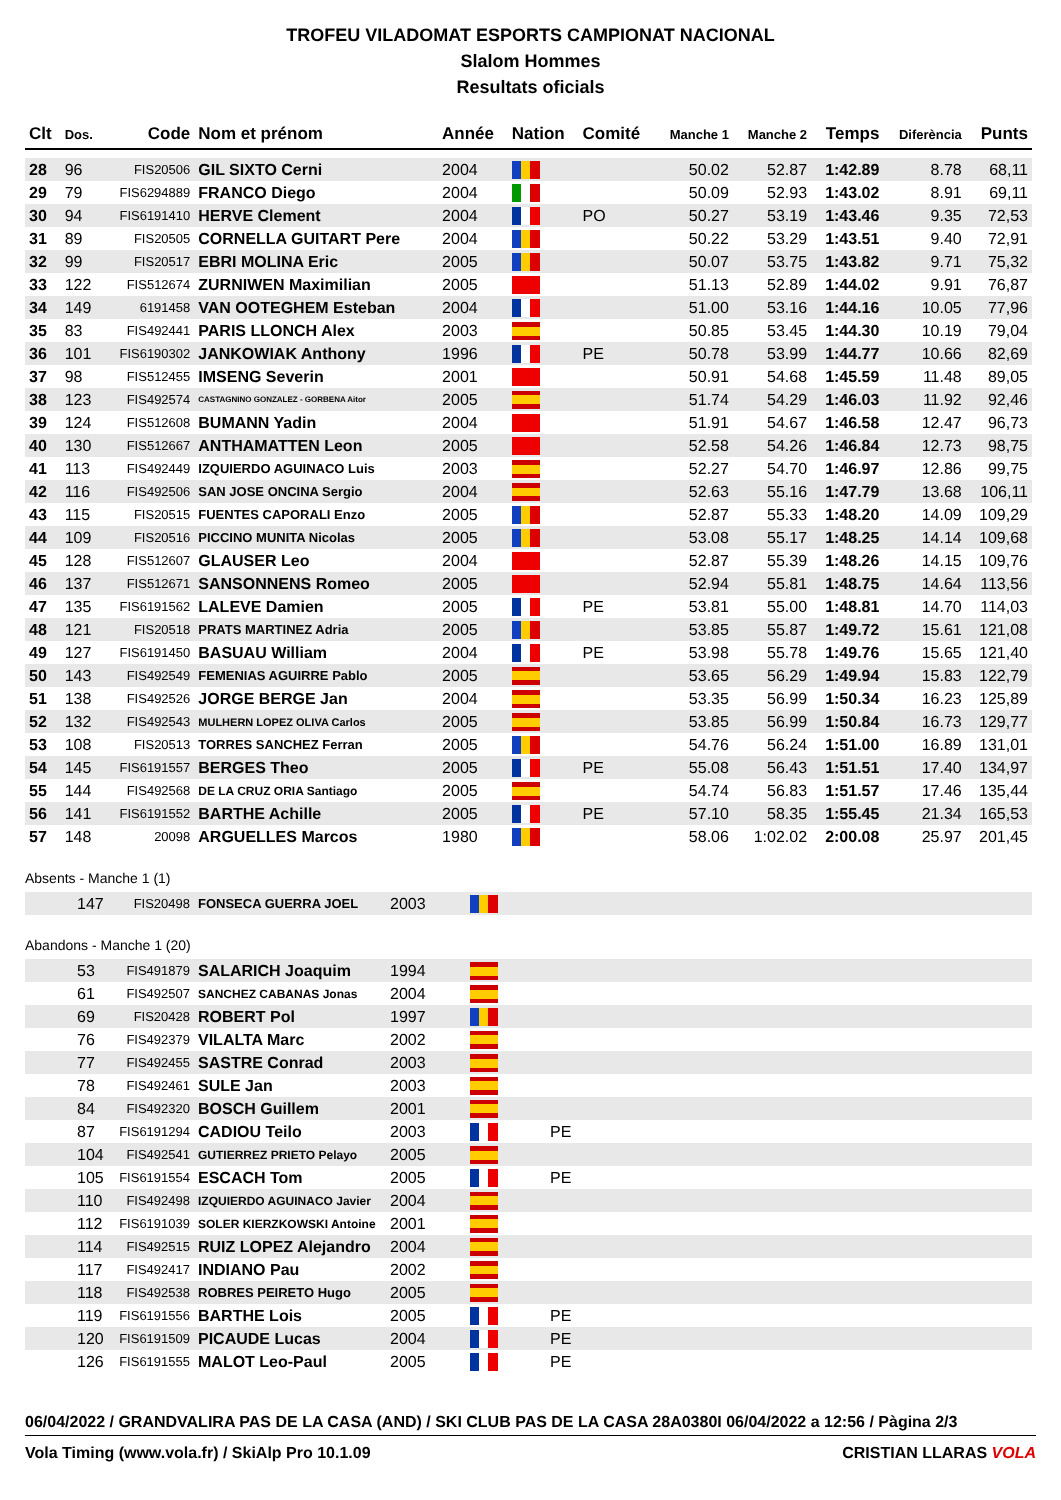TROFEU VILADOMAT ESPORTS CAMPIONAT NACIONAL
Slalom Hommes
Resultats oficials
| Clt | Dos. | Code | Nom et prénom | Année | Nation | Comité | Manche 1 | Manche 2 | Temps | Diferència | Punts |
| --- | --- | --- | --- | --- | --- | --- | --- | --- | --- | --- | --- |
| 28 | 96 | FIS20506 | GIL SIXTO Cerni | 2004 | | | 50.02 | 52.87 | 1:42.89 | 8.78 | 68,11 |
| 29 | 79 | FIS6294889 | FRANCO Diego | 2004 | | | 50.09 | 52.93 | 1:43.02 | 8.91 | 69,11 |
| 30 | 94 | FIS6191410 | HERVE Clement | 2004 | | PO | 50.27 | 53.19 | 1:43.46 | 9.35 | 72,53 |
| 31 | 89 | FIS20505 | CORNELLA GUITART Pere | 2004 | | | 50.22 | 53.29 | 1:43.51 | 9.40 | 72,91 |
| 32 | 99 | FIS20517 | EBRI MOLINA Eric | 2005 | | | 50.07 | 53.75 | 1:43.82 | 9.71 | 75,32 |
| 33 | 122 | FIS512674 | ZURNIWEN Maximilian | 2005 | | | 51.13 | 52.89 | 1:44.02 | 9.91 | 76,87 |
| 34 | 149 | 6191458 | VAN OOTEGHEM Esteban | 2004 | | | 51.00 | 53.16 | 1:44.16 | 10.05 | 77,96 |
| 35 | 83 | FIS492441 | PARIS LLONCH Alex | 2003 | | | 50.85 | 53.45 | 1:44.30 | 10.19 | 79,04 |
| 36 | 101 | FIS6190302 | JANKOWIAK Anthony | 1996 | | PE | 50.78 | 53.99 | 1:44.77 | 10.66 | 82,69 |
| 37 | 98 | FIS512455 | IMSENG Severin | 2001 | | | 50.91 | 54.68 | 1:45.59 | 11.48 | 89,05 |
| 38 | 123 | FIS492574 | CASTAGNINO GONZALEZ - GORBENA Aitor | 2005 | | | 51.74 | 54.29 | 1:46.03 | 11.92 | 92,46 |
| 39 | 124 | FIS512608 | BUMANN Yadin | 2004 | | | 51.91 | 54.67 | 1:46.58 | 12.47 | 96,73 |
| 40 | 130 | FIS512667 | ANTHAMATTEN Leon | 2005 | | | 52.58 | 54.26 | 1:46.84 | 12.73 | 98,75 |
| 41 | 113 | FIS492449 | IZQUIERDO AGUINACO Luis | 2003 | | | 52.27 | 54.70 | 1:46.97 | 12.86 | 99,75 |
| 42 | 116 | FIS492506 | SAN JOSE ONCINA Sergio | 2004 | | | 52.63 | 55.16 | 1:47.79 | 13.68 | 106,11 |
| 43 | 115 | FIS20515 | FUENTES CAPORALI Enzo | 2005 | | | 52.87 | 55.33 | 1:48.20 | 14.09 | 109,29 |
| 44 | 109 | FIS20516 | PICCINO MUNITA Nicolas | 2005 | | | 53.08 | 55.17 | 1:48.25 | 14.14 | 109,68 |
| 45 | 128 | FIS512607 | GLAUSER Leo | 2004 | | | 52.87 | 55.39 | 1:48.26 | 14.15 | 109,76 |
| 46 | 137 | FIS512671 | SANSONNENS Romeo | 2005 | | | 52.94 | 55.81 | 1:48.75 | 14.64 | 113,56 |
| 47 | 135 | FIS6191562 | LALEVE Damien | 2005 | | PE | 53.81 | 55.00 | 1:48.81 | 14.70 | 114,03 |
| 48 | 121 | FIS20518 | PRATS MARTINEZ Adria | 2005 | | | 53.85 | 55.87 | 1:49.72 | 15.61 | 121,08 |
| 49 | 127 | FIS6191450 | BASUAU William | 2004 | | PE | 53.98 | 55.78 | 1:49.76 | 15.65 | 121,40 |
| 50 | 143 | FIS492549 | FEMENIAS AGUIRRE Pablo | 2005 | | | 53.65 | 56.29 | 1:49.94 | 15.83 | 122,79 |
| 51 | 138 | FIS492526 | JORGE BERGE Jan | 2004 | | | 53.35 | 56.99 | 1:50.34 | 16.23 | 125,89 |
| 52 | 132 | FIS492543 | MULHERN LOPEZ OLIVA Carlos | 2005 | | | 53.85 | 56.99 | 1:50.84 | 16.73 | 129,77 |
| 53 | 108 | FIS20513 | TORRES SANCHEZ Ferran | 2005 | | | 54.76 | 56.24 | 1:51.00 | 16.89 | 131,01 |
| 54 | 145 | FIS6191557 | BERGES Theo | 2005 | | PE | 55.08 | 56.43 | 1:51.51 | 17.40 | 134,97 |
| 55 | 144 | FIS492568 | DE LA CRUZ ORIA Santiago | 2005 | | | 54.74 | 56.83 | 1:51.57 | 17.46 | 135,44 |
| 56 | 141 | FIS6191552 | BARTHE Achille | 2005 | | PE | 57.10 | 58.35 | 1:55.45 | 21.34 | 165,53 |
| 57 | 148 | 20098 | ARGUELLES Marcos | 1980 | | | 58.06 | 1:02.02 | 2:00.08 | 25.97 | 201,45 |
Absents - Manche 1 (1)
| | 147 | FIS20498 | FONSECA GUERRA JOEL | 2003 | |
Abandons - Manche 1 (20)
| | 53 | FIS491879 | SALARICH Joaquim | 1994 | | |
| | 61 | FIS492507 | SANCHEZ CABANAS Jonas | 2004 | | |
| | 69 | FIS20428 | ROBERT Pol | 1997 | | |
| | 76 | FIS492379 | VILALTA Marc | 2002 | | |
| | 77 | FIS492455 | SASTRE Conrad | 2003 | | |
| | 78 | FIS492461 | SULE Jan | 2003 | | |
| | 84 | FIS492320 | BOSCH Guillem | 2001 | | |
| | 87 | FIS6191294 | CADIOU Teilo | 2003 | | PE |
| | 104 | FIS492541 | GUTIERREZ PRIETO Pelayo | 2005 | | |
| | 105 | FIS6191554 | ESCACH Tom | 2005 | | PE |
| | 110 | FIS492498 | IZQUIERDO AGUINACO Javier | 2004 | | |
| | 112 | FIS6191039 | SOLER KIERZKOWSKI Antoine | 2001 | | |
| | 114 | FIS492515 | RUIZ LOPEZ Alejandro | 2004 | | |
| | 117 | FIS492417 | INDIANO Pau | 2002 | | |
| | 118 | FIS492538 | ROBRES PEIRETO Hugo | 2005 | | |
| | 119 | FIS6191556 | BARTHE Lois | 2005 | | PE |
| | 120 | FIS6191509 | PICAUDE Lucas | 2004 | | PE |
| | 126 | FIS6191555 | MALOT Leo-Paul | 2005 | | PE |
06/04/2022 / GRANDVALIRA PAS DE LA CASA (AND) / SKI CLUB PAS DE LA CASA 28A0380I 06/04/2022 a 12:56 / Pàgina 2/3
Vola Timing (www.vola.fr) / SkiAlp Pro 10.1.09 CRISTIAN LLARAS VOLA